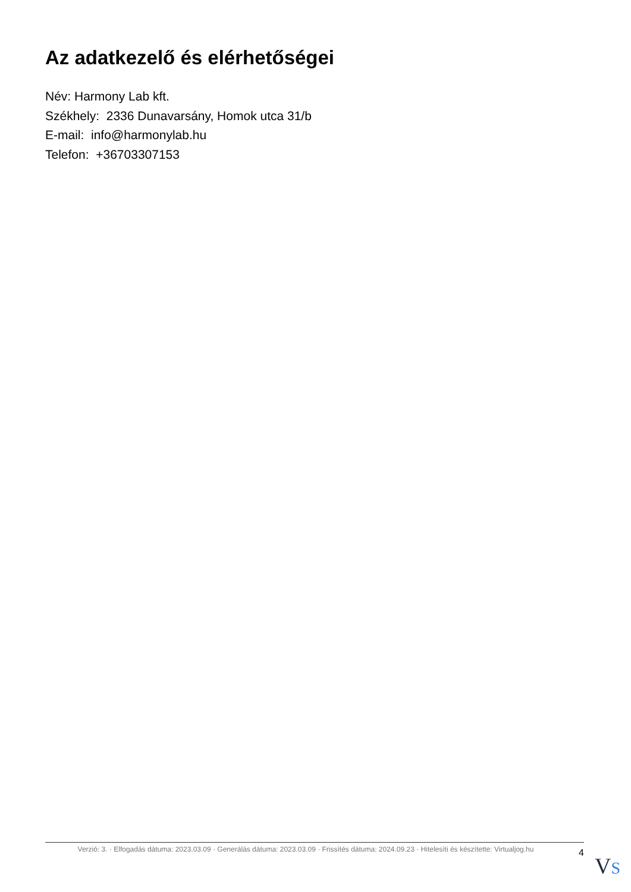Az adatkezelő és elérhetőségei
Név: Harmony Lab kft.
Székhely: 2336 Dunavarsány, Homok utca 31/b
E-mail: info@harmonylab.hu
Telefon: +36703307153
Verzió: 3. · Elfogadás dátuma: 2023.03.09 · Generálás dátuma: 2023.03.09 · Frissítés dátuma: 2024.09.23 · Hitelesíti és készítette: Virtualjog.hu
4
VS